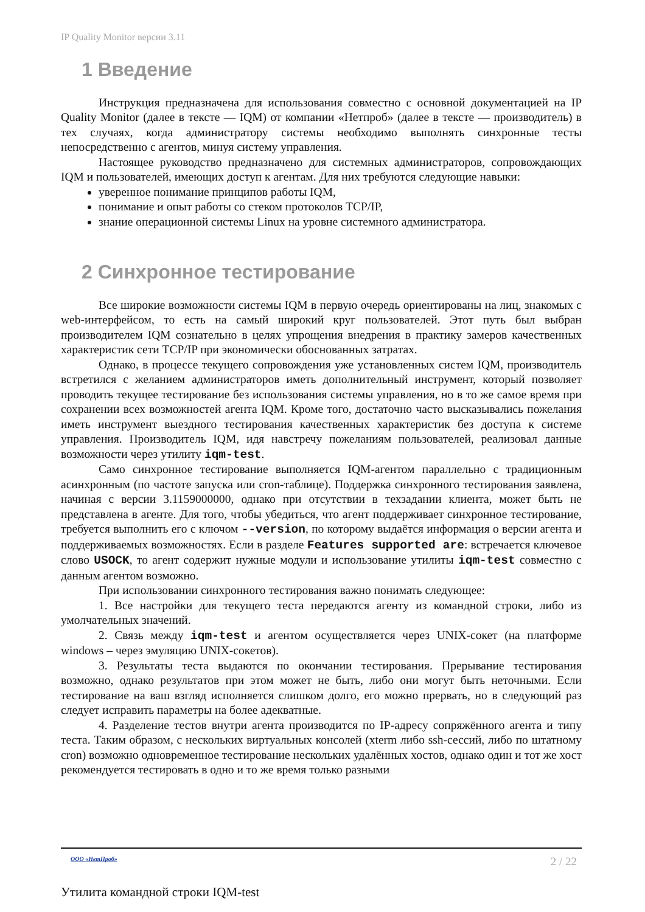IP Quality Monitor версии 3.11
1 Введение
Инструкция предназначена для использования совместно с основной документацией на IP Quality Monitor (далее в тексте — IQM) от компании «Нетпроб» (далее в тексте — производитель) в тех случаях, когда администратору системы необходимо выполнять синхронные тесты непосредственно с агентов, минуя систему управления.
Настоящее руководство предназначено для системных администраторов, сопровождающих IQM и пользователей, имеющих доступ к агентам. Для них требуются следующие навыки:
уверенное понимание принципов работы IQM,
понимание и опыт работы со стеком протоколов TCP/IP,
знание операционной системы Linux на уровне системного администратора.
2 Синхронное тестирование
Все широкие возможности системы IQM в первую очередь ориентированы на лиц, знакомых с web-интерфейсом, то есть на самый широкий круг пользователей. Этот путь был выбран производителем IQM сознательно в целях упрощения внедрения в практику замеров качественных характеристик сети TCP/IP при экономически обоснованных затратах.
Однако, в процессе текущего сопровождения уже установленных систем IQM, производитель встретился с желанием администраторов иметь дополнительный инструмент, который позволяет проводить текущее тестирование без использования системы управления, но в то же самое время при сохранении всех возможностей агента IQM. Кроме того, достаточно часто высказывались пожелания иметь инструмент выездного тестирования качественных характеристик без доступа к системе управления. Производитель IQM, идя навстречу пожеланиям пользователей, реализовал данные возможности через утилиту iqm-test.
Само синхронное тестирование выполняется IQM-агентом параллельно с традиционным асинхронным (по частоте запуска или cron-таблице). Поддержка синхронного тестирования заявлена, начиная с версии 3.1159000000, однако при отсутствии в техзадании клиента, может быть не представлена в агенте. Для того, чтобы убедиться, что агент поддерживает синхронное тестирование, требуется выполнить его с ключом --version, по которому выдаётся информация о версии агента и поддерживаемых возможностях. Если в разделе Features supported are: встречается ключевое слово USOCK, то агент содержит нужные модули и использование утилиты iqm-test совместно с данным агентом возможно.
При использовании синхронного тестирования важно понимать следующее:
1. Все настройки для текущего теста передаются агенту из командной строки, либо из умолчательных значений.
2. Связь между iqm-test и агентом осуществляется через UNIX-сокет (на платформе windows – через эмуляцию UNIX-сокетов).
3. Результаты теста выдаются по окончании тестирования. Прерывание тестирования возможно, однако результатов при этом может не быть, либо они могут быть неточными. Если тестирование на ваш взгляд исполняется слишком долго, его можно прервать, но в следующий раз следует исправить параметры на более адекватные.
4. Разделение тестов внутри агента производится по IP-адресу сопряжённого агента и типу теста. Таким образом, с нескольких виртуальных консолей (xterm либо ssh-сессий, либо по штатному cron) возможно одновременное тестирование нескольких удалённых хостов, однако один и тот же хост рекомендуется тестировать в одно и то же время только разными
ООО «НетПроб» 2 / 22
Утилита командной строки IQM-test